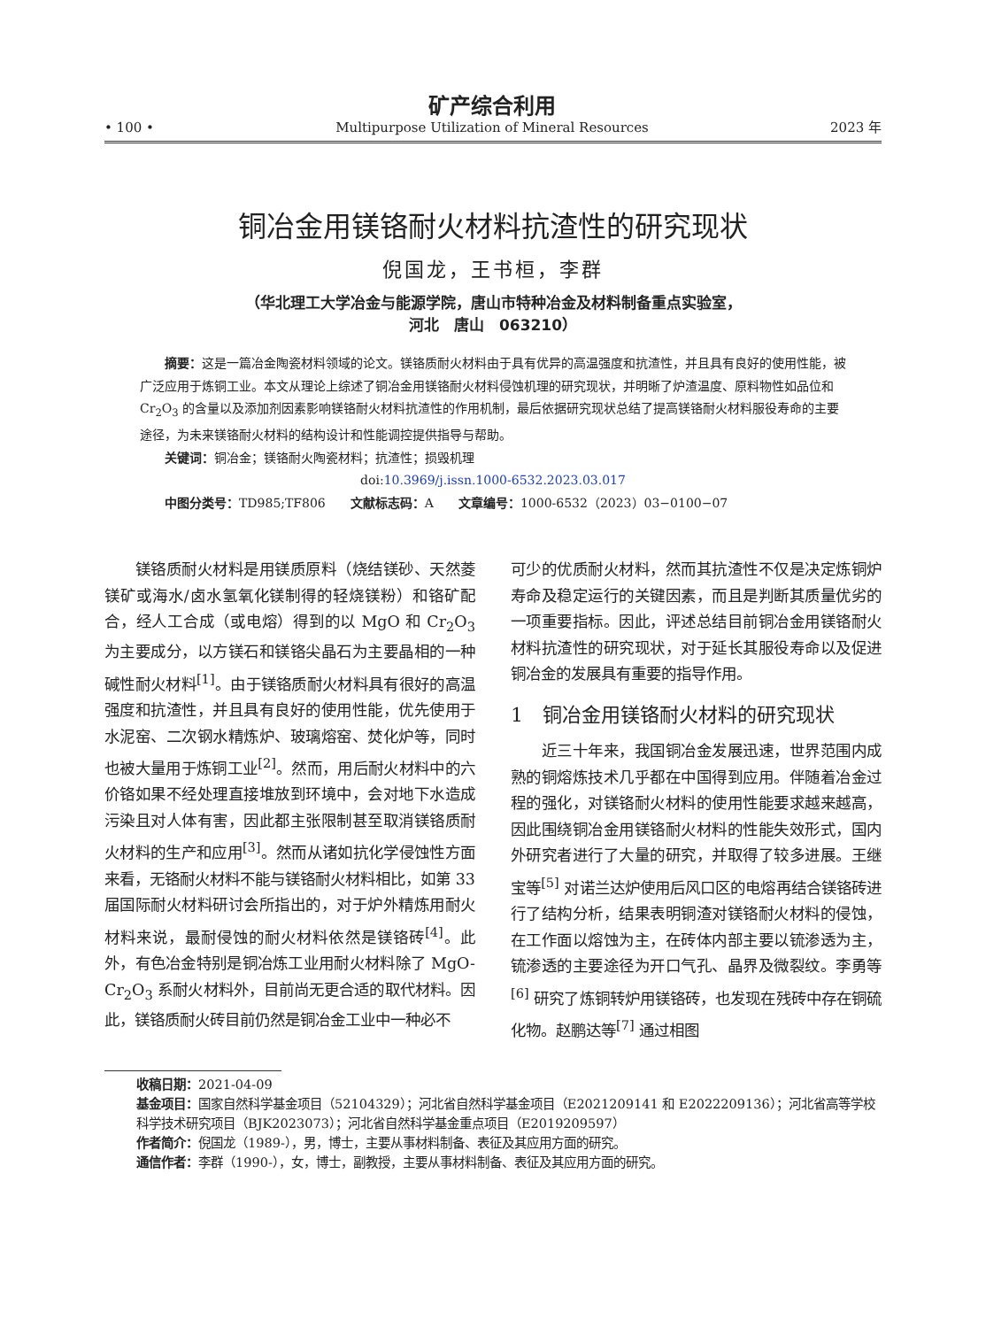• 100 •
矿产综合利用
Multipurpose Utilization of Mineral Resources
2023 年
铜冶金用镁铬耐火材料抗渣性的研究现状
倪国龙，王书桓，李群
（华北理工大学冶金与能源学院，唐山市特种冶金及材料制备重点实验室，
河北　唐山　063210）
摘要：这是一篇冶金陶瓷材料领域的论文。镁铬质耐火材料由于具有优异的高温强度和抗渣性，并且具有良好的使用性能，被广泛应用于炼铜工业。本文从理论上综述了铜冶金用镁铬耐火材料侵蚀机理的研究现状，并明晰了炉渣温度、原料物性如品位和 Cr<sub>2</sub>O<sub>3</sub> 的含量以及添加剂因素影响镁铬耐火材料抗渣性的作用机制，最后依据研究现状总结了提高镁铬耐火材料服役寿命的主要途径，为未来镁铬耐火材料的结构设计和性能调控提供指导与帮助。
关键词：铜冶金；镁铬耐火陶瓷材料；抗渣性；损毁机理
doi:10.3969/j.issn.1000-6532.2023.03.017
中图分类号：TD985;TF806　　文献标志码：A　　文章编号：1000-6532（2023）03−0100−07
镁铬质耐火材料是用镁质原料（烧结镁砂、天然菱镁矿或海水/卤水氢氧化镁制得的轻烧镁粉）和铬矿配合，经人工合成（或电熔）得到的以 MgO 和 Cr<sub>2</sub>O<sub>3</sub> 为主要成分，以方镁石和镁铬尖晶石为主要晶相的一种碱性耐火材料<sup>[1]</sup>。由于镁铬质耐火材料具有很好的高温强度和抗渣性，并且具有良好的使用性能，优先使用于水泥窑、二次钢水精炼炉、玻璃熔窑、焚化炉等，同时也被大量用于炼铜工业<sup>[2]</sup>。然而，用后耐火材料中的六价铬如果不经处理直接堆放到环境中，会对地下水造成污染且对人体有害，因此都主张限制甚至取消镁铬质耐火材料的生产和应用<sup>[3]</sup>。然而从诸如抗化学侵蚀性方面来看，无铬耐火材料不能与镁铬耐火材料相比，如第 33 届国际耐火材料研讨会所指出的，对于炉外精炼用耐火材料来说，最耐侵蚀的耐火材料依然是镁铬砖<sup>[4]</sup>。此外，有色冶金特别是铜冶炼工业用耐火材料除了 MgO-Cr<sub>2</sub>O<sub>3</sub> 系耐火材料外，目前尚无更合适的取代材料。因此，镁铬质耐火砖目前仍然是铜冶金工业中一种必不
可少的优质耐火材料，然而其抗渣性不仅是决定炼铜炉寿命及稳定运行的关键因素，而且是判断其质量优劣的一项重要指标。因此，评述总结目前铜冶金用镁铬耐火材料抗渣性的研究现状，对于延长其服役寿命以及促进铜冶金的发展具有重要的指导作用。
1　铜冶金用镁铬耐火材料的研究现状
近三十年来，我国铜冶金发展迅速，世界范围内成熟的铜熔炼技术几乎都在中国得到应用。伴随着冶金过程的强化，对镁铬耐火材料的使用性能要求越来越高，因此围绕铜冶金用镁铬耐火材料的性能失效形式，国内外研究者进行了大量的研究，并取得了较多进展。王继宝等<sup>[5]</sup> 对诺兰达炉使用后风口区的电熔再结合镁铬砖进行了结构分析，结果表明铜渣对镁铬耐火材料的侵蚀，在工作面以熔蚀为主，在砖体内部主要以锍渗透为主，锍渗透的主要途径为开口气孔、晶界及微裂纹。李勇等<sup>[6]</sup> 研究了炼铜转炉用镁铬砖，也发现在残砖中存在铜硫化物。赵鹏达等<sup>[7]</sup> 通过相图
收稿日期：2021-04-09
基金项目：国家自然科学基金项目（52104329）；河北省自然科学基金项目（E2021209141 和 E2022209136）；河北省高等学校科学技术研究项目（BJK2023073）；河北省自然科学基金重点项目（E2019209597）
作者简介：倪国龙（1989-），男，博士，主要从事材料制备、表征及其应用方面的研究。
通信作者：李群（1990-），女，博士，副教授，主要从事材料制备、表征及其应用方面的研究。